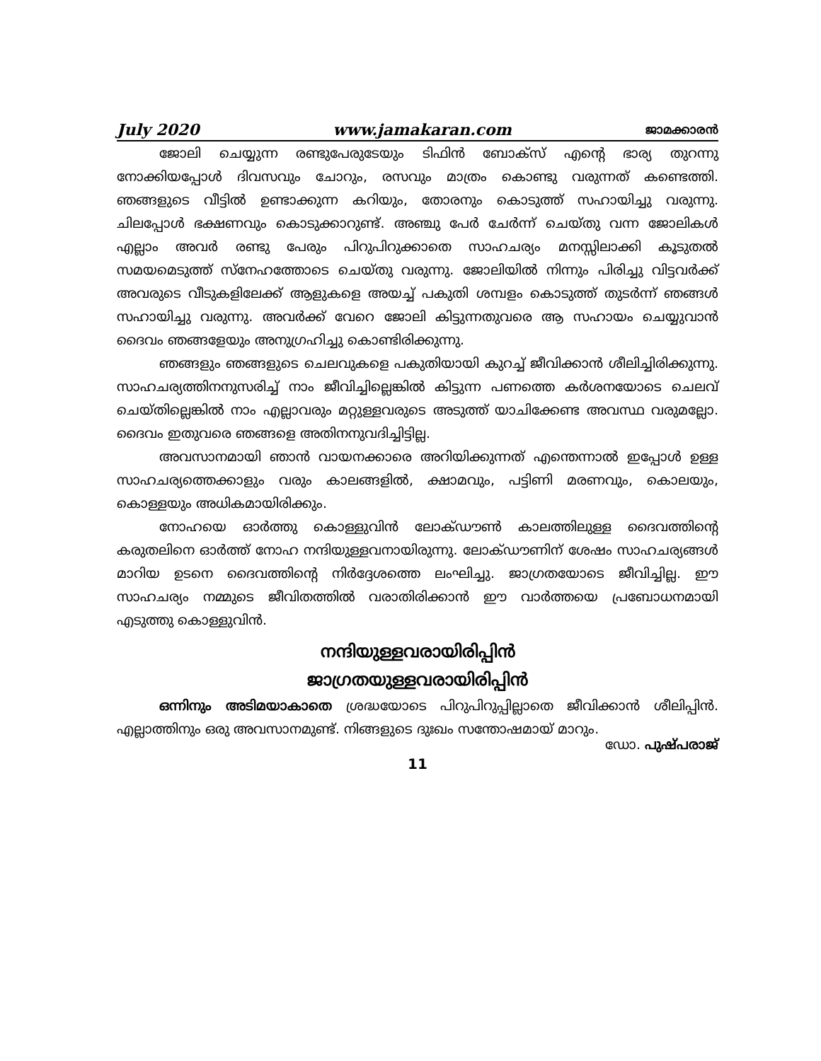July 2020 www.jamakaran.com ജാമക്കാരൻ
ജോലി ചെയ്യുന്ന രണ്ടുപേരുടേയും ടിഫിൻ ബോക്സ് എന്റെ ഭാര്യ തുറന്നു നോക്കിയപ്പോൾ ദിവസവും ചോറും, രസവും മാത്രം കൊണ്ടു വരുന്നത് കണ്ടെത്തി. ഞങ്ങളുടെ വീട്ടിൽ ഉണ്ടാക്കുന്ന കറിയും, തോരനും കൊടുത്ത് സഹായിച്ചു വരുന്നു. ചിലപ്പോൾ ഭക്ഷണവും കൊടുക്കാറുണ്ട്. അഞ്ചു പേർ ചേർന്ന് ചെയ്തു വന്ന ജോലികൾ എല്ലാം അവർ രണ്ടു പേരും പിറുപിറുക്കാതെ സാഹചര്യം മനസ്സിലാക്കി കൂടുതൽ സമയമെടുത്ത് സ്നേഹത്തോടെ ചെയ്തു വരുന്നു. ജോലിയിൽ നിന്നും പിരിച്ചു വിട്ടവർക്ക് അവരുടെ വീടുകളിലേക്ക് ആളുകളെ അയച്ച് പകുതി ശമ്പളം കൊടുത്ത് തുടർന്ന് ഞങ്ങൾ സഹായിച്ചു വരുന്നു. അവർക്ക് വേറെ ജോലി കിട്ടുന്നതുവരെ ആ സഹായം ചെയ്യുവാൻ ദൈവം ഞങ്ങളേയും അനുഗ്രഹിച്ചു കൊണ്ടിരിക്കുന്നു.
ഞങ്ങളും ഞങ്ങളുടെ ചെലവുകളെ പകുതിയായി കുറച്ച് ജീവിക്കാൻ ശീലിച്ചിരിക്കുന്നു. സാഹചര്യത്തിനനുസരിച്ച് നാം ജീവിച്ചില്ലെങ്കിൽ കിട്ടുന്ന പണത്തെ കർശനയോടെ ചെലവ് ചെയ്തില്ലെങ്കിൽ നാം എല്ലാവരും മറ്റുള്ളവരുടെ അടുത്ത് യാചിക്കേണ്ട അവസ്ഥ വരുമല്ലോ. ദൈവം ഇതുവരെ ഞങ്ങളെ അതിനനുവദിച്ചിട്ടില്ല.
അവസാനമായി ഞാൻ വായനക്കാരെ അറിയിക്കുന്നത് എന്തെന്നാൽ ഇപ്പോൾ ഉള്ള സാഹചര്യത്തെക്കാളും വരും കാലങ്ങളിൽ, ക്ഷാമവും, പട്ടിണി മരണവും, കൊലയും, കൊള്ളയും അധികമായിരിക്കും.
നോഹയെ ഓർത്തു കൊള്ളുവിൻ ലോക്ഡൗൺ കാലത്തിലുള്ള ദൈവത്തിന്റെ കരുതലിനെ ഓർത്ത് നോഹ നന്ദിയുള്ളവനായിരുന്നു. ലോക്ഡൗണിന് ശേഷം സാഹചര്യങ്ങൾ മാറിയ ഉടനെ ദൈവത്തിന്റെ നിർദ്ദേശത്തെ ലംഘിച്ചു. ജാഗ്രതയോടെ ജീവിച്ചില്ല. ഈ സാഹചര്യം നമ്മുടെ ജീവിതത്തിൽ വരാതിരിക്കാൻ ഈ വാർത്തയെ പ്രബോധനമായി എടുത്തു കൊള്ളുവിൻ.
നന്ദിയുള്ളവരായിരിപ്പിൻ
ജാഗ്രതയുള്ളവരായിരിപ്പിൻ
ഒന്നിനും അടിമയാകാതെ ശ്രദ്ധയോടെ പിറുപിറുപ്പില്ലാതെ ജീവിക്കാൻ ശീലിപ്പിൻ. എല്ലാത്തിനും ഒരു അവസാനമുണ്ട്. നിങ്ങളുടെ ദുഃഖം സന്തോഷമായ് മാറും.
ഡോ. പുഷ്പരാജ്
11